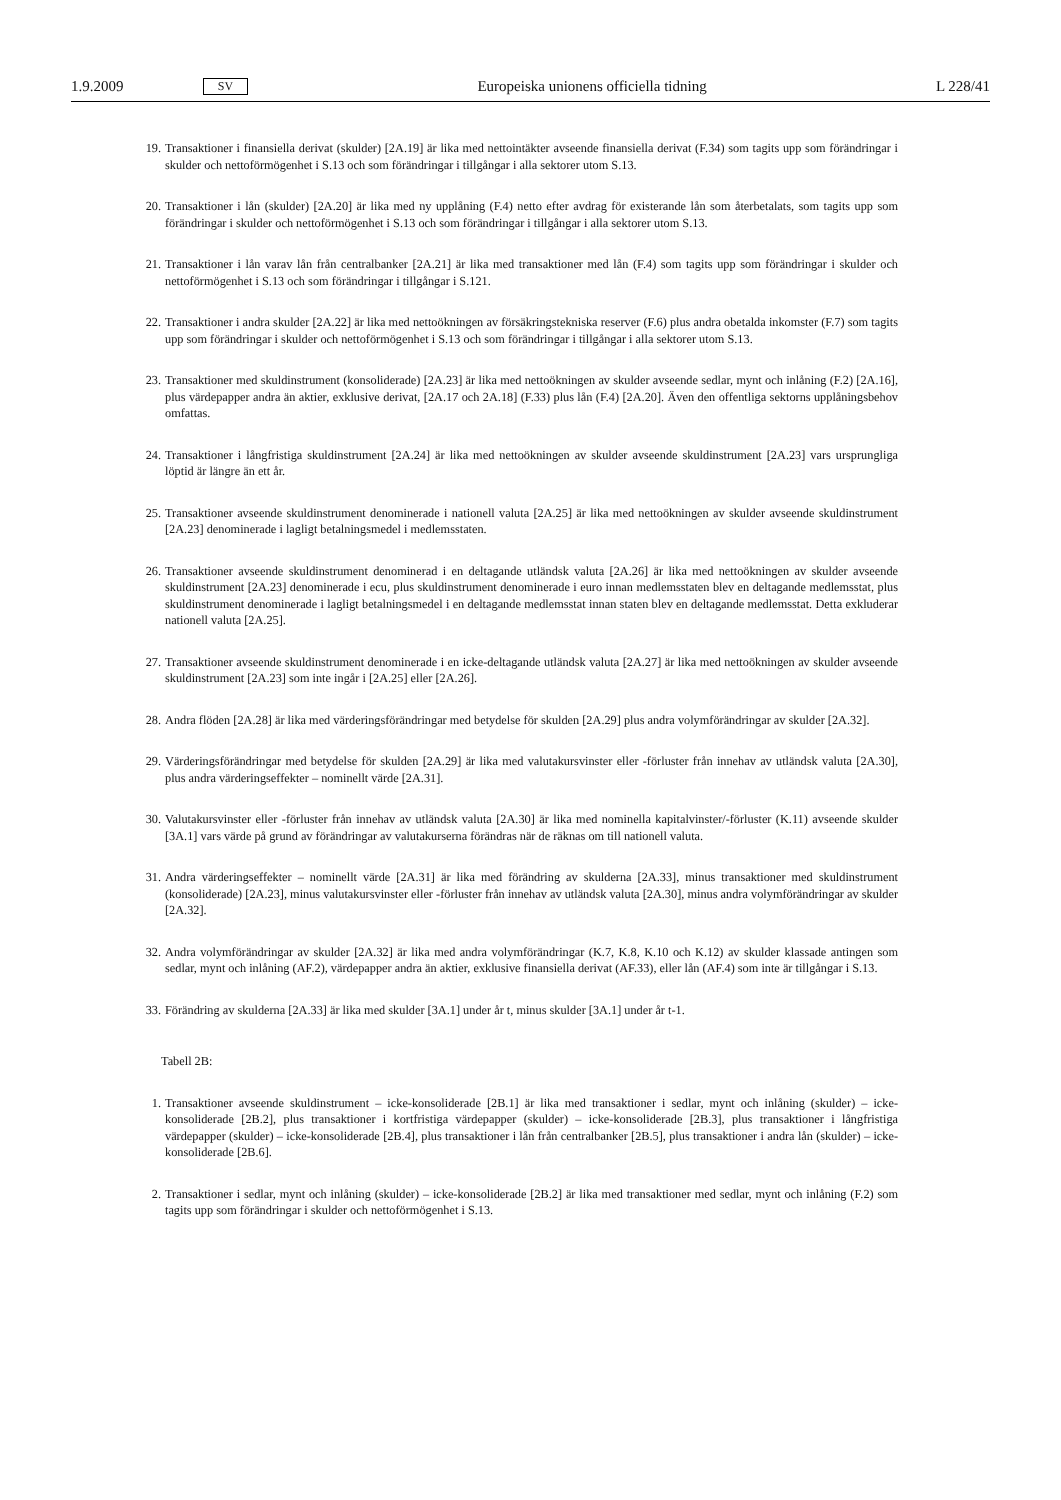1.9.2009 SV Europeiska unionens officiella tidning L 228/41
19. Transaktioner i finansiella derivat (skulder) [2A.19] är lika med nettointäkter avseende finansiella derivat (F.34) som tagits upp som förändringar i skulder och nettoförmögenhet i S.13 och som förändringar i tillgångar i alla sektorer utom S.13.
20. Transaktioner i lån (skulder) [2A.20] är lika med ny upplåning (F.4) netto efter avdrag för existerande lån som återbetalats, som tagits upp som förändringar i skulder och nettoförmögenhet i S.13 och som förändringar i tillgångar i alla sektorer utom S.13.
21. Transaktioner i lån varav lån från centralbanker [2A.21] är lika med transaktioner med lån (F.4) som tagits upp som förändringar i skulder och nettoförmögenhet i S.13 och som förändringar i tillgångar i S.121.
22. Transaktioner i andra skulder [2A.22] är lika med nettoökningen av försäkringstekniska reserver (F.6) plus andra obetalda inkomster (F.7) som tagits upp som förändringar i skulder och nettoförmögenhet i S.13 och som förändringar i tillgångar i alla sektorer utom S.13.
23. Transaktioner med skuldinstrument (konsoliderade) [2A.23] är lika med nettoökningen av skulder avseende sedlar, mynt och inlåning (F.2) [2A.16], plus värdepapper andra än aktier, exklusive derivat, [2A.17 och 2A.18] (F.33) plus lån (F.4) [2A.20]. Även den offentliga sektorns upplåningsbehov omfattas.
24. Transaktioner i långfristiga skuldinstrument [2A.24] är lika med nettoökningen av skulder avseende skuldinstrument [2A.23] vars ursprungliga löptid är längre än ett år.
25. Transaktioner avseende skuldinstrument denominerade i nationell valuta [2A.25] är lika med nettoökningen av skulder avseende skuldinstrument [2A.23] denominerade i lagligt betalningsmedel i medlemsstaten.
26. Transaktioner avseende skuldinstrument denominerad i en deltagande utländsk valuta [2A.26] är lika med nettoökningen av skulder avseende skuldinstrument [2A.23] denominerade i ecu, plus skuldinstrument denominerade i euro innan medlemsstaten blev en deltagande medlemsstat, plus skuldinstrument denominerade i lagligt betalningsmedel i en deltagande medlemsstat innan staten blev en deltagande medlemsstat. Detta exkluderar nationell valuta [2A.25].
27. Transaktioner avseende skuldinstrument denominerade i en icke-deltagande utländsk valuta [2A.27] är lika med nettoökningen av skulder avseende skuldinstrument [2A.23] som inte ingår i [2A.25] eller [2A.26].
28. Andra flöden [2A.28] är lika med värderingsförändringar med betydelse för skulden [2A.29] plus andra volymförändringar av skulder [2A.32].
29. Värderingsförändringar med betydelse för skulden [2A.29] är lika med valutakursvinster eller -förluster från innehav av utländsk valuta [2A.30], plus andra värderingseffekter – nominellt värde [2A.31].
30. Valutakursvinster eller -förluster från innehav av utländsk valuta [2A.30] är lika med nominella kapitalvinster/-förluster (K.11) avseende skulder [3A.1] vars värde på grund av förändringar av valutakurserna förändras när de räknas om till nationell valuta.
31. Andra värderingseffekter – nominellt värde [2A.31] är lika med förändring av skulderna [2A.33], minus transaktioner med skuldinstrument (konsoliderade) [2A.23], minus valutakursvinster eller -förluster från innehav av utländsk valuta [2A.30], minus andra volymförändringar av skulder [2A.32].
32. Andra volymförändringar av skulder [2A.32] är lika med andra volymförändringar (K.7, K.8, K.10 och K.12) av skulder klassade antingen som sedlar, mynt och inlåning (AF.2), värdepapper andra än aktier, exklusive finansiella derivat (AF.33), eller lån (AF.4) som inte är tillgångar i S.13.
33. Förändring av skulderna [2A.33] är lika med skulder [3A.1] under år t, minus skulder [3A.1] under år t-1.
Tabell 2B:
1. Transaktioner avseende skuldinstrument – icke-konsoliderade [2B.1] är lika med transaktioner i sedlar, mynt och inlåning (skulder) – icke-konsoliderade [2B.2], plus transaktioner i kortfristiga värdepapper (skulder) – icke-konsoliderade [2B.3], plus transaktioner i långfristiga värdepapper (skulder) – icke-konsoliderade [2B.4], plus transaktioner i lån från centralbanker [2B.5], plus transaktioner i andra lån (skulder) – icke-konsoliderade [2B.6].
2. Transaktioner i sedlar, mynt och inlåning (skulder) – icke-konsoliderade [2B.2] är lika med transaktioner med sedlar, mynt och inlåning (F.2) som tagits upp som förändringar i skulder och nettoförmögenhet i S.13.